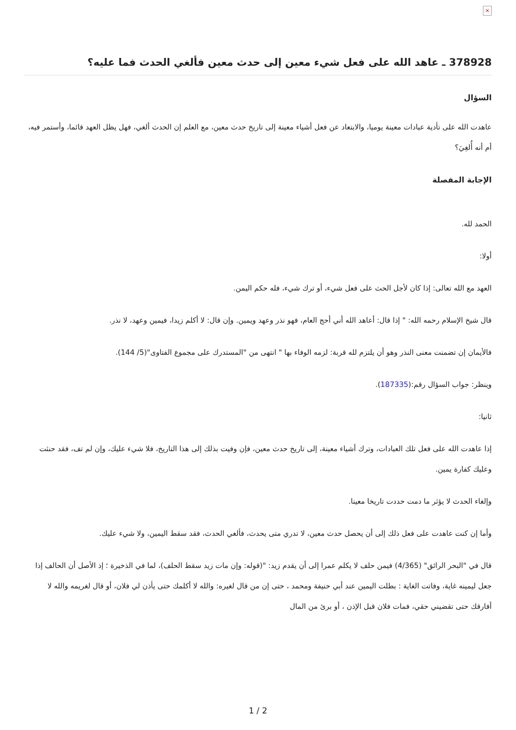×
378928 ـ عاهد الله على فعل شيء معين إلى حدث معين فألغي الحدث فما عليه؟
السؤال
عاهدت الله على تأدية عبادات معينة يوميا، والابتعاد عن فعل أشياء معينة إلى تاريخ حدث معين، مع العلم إن الحدث ألغي، فهل يظل العهد قائما، وأستمر فيه، أم أنه أُلغِيَ؟
الإجابة المفصلة
الحمد لله.
أولا:
العهد مع الله تعالى: إذا كان لأجل الحث على فعل شيء، أو ترك شيء، فله حكم اليمن.
قال شيخ الإسلام رحمه الله: " إذا قال: أعاهد الله أني أحج العام، فهو نذر وعهد ويمين. وإن قال: لا أكلم زيدا، فيمين وعهد، لا نذر.
فالأيمان إن تضمنت معنى النذر وهو أن يلتزم لله قربة: لزمه الوفاء بها " انتهى من "المستدرك على مجموع الفتاوى"(5/ 144).
وينظر: جواب السؤال رقم:(187335).
ثانيا:
إذا عاهدت الله على فعل تلك العبادات، وترك أشياء معينة، إلى تاريخ حدث معين، فإن وفيت بذلك إلى هذا التاريخ، فلا شيء عليك، وإن لم تف، فقد حنثت وعليك كفارة يمين.
وإلغاء الحدث لا يؤثر ما دمت حددت تاريخا معينا.
وأما إن كنت عاهدت على فعل ذلك إلى أن يحصل حدث معين، لا تدري متى يحدث، فألغي الحدث، فقد سقط اليمين، ولا شيء عليك.
قال في "البحر الرائق" (4/365) فيمن حلف لا يكلم عمرا إلى أن يقدم زيد: "(قوله: وإن مات زيد سقط الحلف)، لما في الذخيرة ؛ إذ الأصل أن الحالف إذا جعل ليمينه غاية، وفاتت الغاية : بطلت اليمين عند أبي حنيفة ومحمد ، حتى إن من قال لغيره: والله لا أكلمك حتى يأذن لي فلان، أو قال لغريمه والله لا أفارقك حتى تقضيني حقي، فمات فلان قبل الإذن ، أو برئ من المال
2 / 1